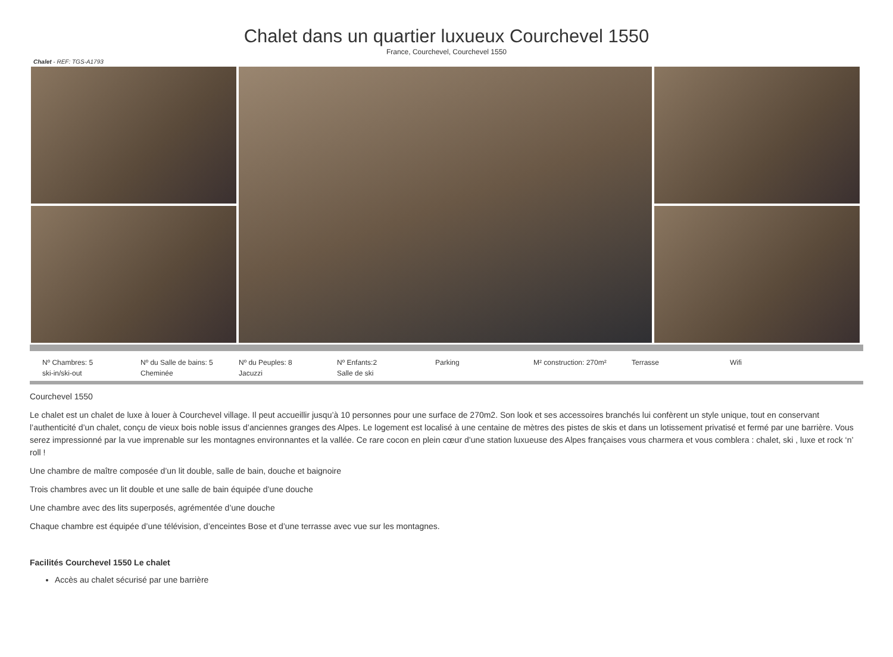Chalet dans un quartier luxueux Courchevel 1550
France, Courchevel, Courchevel 1550
Chalet - REF: TGS-A1793
Nº Chambres: 5
Nº du Salle de bains: 5
Nº du Peuples: 8
Nº Enfants:2
Parking
M² construction: 270m²
Terrasse
Wifi
ski-in/ski-out
Cheminée
Jacuzzi
Salle de ski
Courchevel 1550
Le chalet est un chalet de luxe à louer à Courchevel village. Il peut accueillir jusqu’à 10 personnes pour une surface de 270m2. Son look et ses accessoires branchés lui confèrent un style unique, tout en conservant l’authenticité d’un chalet, conçu de vieux bois noble issus d’anciennes granges des Alpes. Le logement est localisé à une centaine de mètres des pistes de skis et dans un lotissement privatisé et fermé par une barrière. Vous serez impressionné par la vue imprenable sur les montagnes environnantes et la vallée. Ce rare cocon en plein cœur d’une station luxueuse des Alpes françaises vous charmera et vous comblera : chalet, ski , luxe et rock ‘n’ roll !
Une chambre de maître composée d’un lit double, salle de bain, douche et baignoire
Trois chambres avec un lit double et une salle de bain équipée d’une douche
Une chambre avec des lits superposés, agrémentée d’une douche
Chaque chambre est équipée d’une télévision, d’enceintes Bose et d’une terrasse avec vue sur les montagnes.
Facilités Courchevel 1550 Le chalet
Accès au chalet sécurisé par une barrière